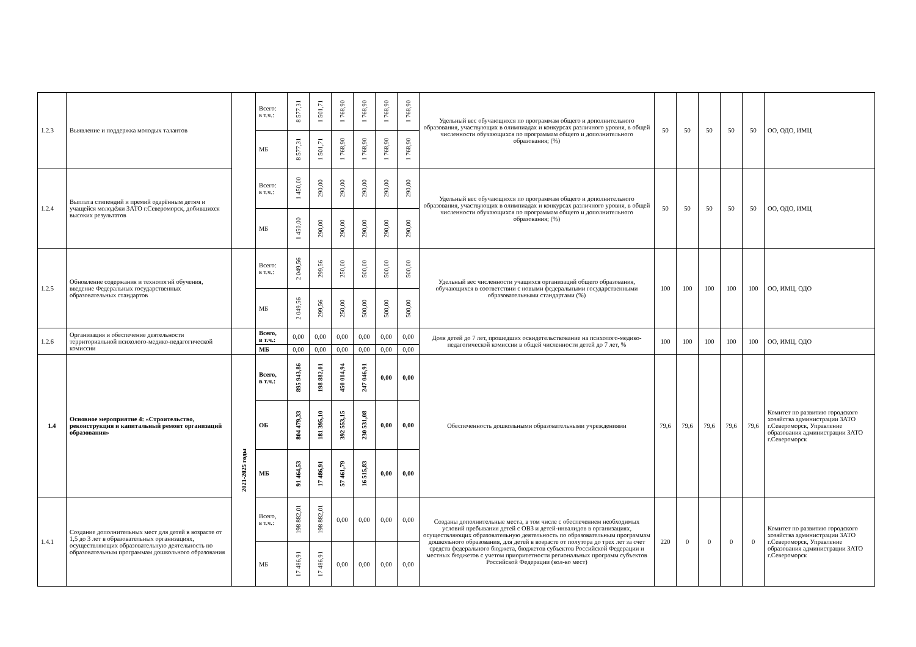| 1.2.3 | Выявление и поддержка молодых талантов | | Всего: в т.ч.: | 8 577,31 | 1 501,71 | 1 768,90 | 1 768,90 | 1 768,90 | 1 768,90 | Удельный вес обучающихся по программам общего и дополнительного образования, участвующих в олимпиадах и конкурсах различного уровня, в общей численности обучающихся по программам общего и дополнительного образования; (%) | 50 | 50 | 50 | 50 | 50 | ОО, ОДО, ИМЦ |
| | | | МБ | 8 577,31 | 1 501,71 | 1 768,90 | 1 768,90 | 1 768,90 | 1 768,90 | | | | | | | |
| 1.2.4 | Выплата стипендий и премий одарённым детям и учащейся молодёжи ЗАТО г.Североморск, добившихся высоких результатов | | Всего: в т.ч.: | 1 450,00 | 290,00 | 290,00 | 290,00 | 290,00 | 290,00 | Удельный вес обучающихся по программам общего и дополнительного образования, участвующих в олимпиадах и конкурсах различного уровня, в общей численности обучающихся по программам общего и дополнительного образования; (%) | 50 | 50 | 50 | 50 | 50 | ОО, ОДО, ИМЦ |
| | | | МБ | 1 450,00 | 290,00 | 290,00 | 290,00 | 290,00 | 290,00 | | | | | | | |
| 1.2.5 | Обновление содержания и технологий обучения, введение Федеральных государственных образовательных стандартов | | Всего: в т.ч.: | 2 049,56 | 299,56 | 250,00 | 500,00 | 500,00 | 500,00 | Удельный вес численности учащихся организаций общего образования, обучающихся в соответствии с новыми федеральными государственными образовательными стандартами (%) | 100 | 100 | 100 | 100 | 100 | ОО, ИМЦ, ОДО |
| | | | МБ | 2 049,56 | 299,56 | 250,00 | 500,00 | 500,00 | 500,00 | | | | | | | |
| 1.2.6 | Организация и обеспечение деятельности территориальной психолого-медико-педагогической комиссии | | Всего, в т.ч.: | 0,00 | 0,00 | 0,00 | 0,00 | 0,00 | 0,00 | Доля детей до 7 лет, прошедших освидетельствование на психолого-медико-педагогической комиссии в общей численности детей до 7 лет, % | 100 | 100 | 100 | 100 | 100 | ОО, ИМЦ, ОДО |
| | | | МБ | 0,00 | 0,00 | 0,00 | 0,00 | 0,00 | 0,00 | | | | | | | |
| 1.4 | Основное мероприятие 4: «Строительство, реконструкция и капитальный ремонт организаций образования» | 2021-2025 годы | Всего, в т.ч.: | 895 943,86 | 198 882,01 | 450 014,94 | 247 046,91 | 0,00 | 0,00 | Обеспеченность дошкольными образовательными учреждениями | 79,6 | 79,6 | 79,6 | 79,6 | 79,6 | Комитет по развитию городского хозяйства администрации ЗАТО г.Североморск, Управление образования администрации ЗАТО г.Североморск |
| | | | ОБ | 804 479,33 | 181 395,10 | 392 553,15 | 230 531,08 | 0,00 | 0,00 | | | | | | | |
| | | | МБ | 91 464,53 | 17 486,91 | 57 461,79 | 16 515,83 | 0,00 | 0,00 | | | | | | | |
| 1.4.1 | Создание дополнительных мест для детей в возрасте от 1,5 до 3 лет в образовательных организациях, осуществляющих образовательную деятельность по образовательным программам дошкольного образования | | Всего, в т.ч.: | 198 882,01 | 198 882,01 | 0,00 | 0,00 | 0,00 | 0,00 | Созданы дополнительные места, в том числе с обеспечением необходимых условий пребывания детей с ОВЗ и детей-инвалидов в организациях, осуществляющих образовательную деятельность по образовательным программам дошкольного образования, для детей в возрасте от полутора до трех лет за счет средств федерального бюджета, бюджетов субъектов Российской Федерации и местных бюджетов с учетом приоритетности региональных программ субъектов Российской Федерации (кол-во мест) | 220 | 0 | 0 | 0 | 0 | Комитет по развитию городского хозяйства администрации ЗАТО г.Североморск, Управление образования администрации ЗАТО г.Североморск |
| | | | МБ | 17 486,91 | 17 486,91 | 0,00 | 0,00 | 0,00 | 0,00 | | | | | | | |